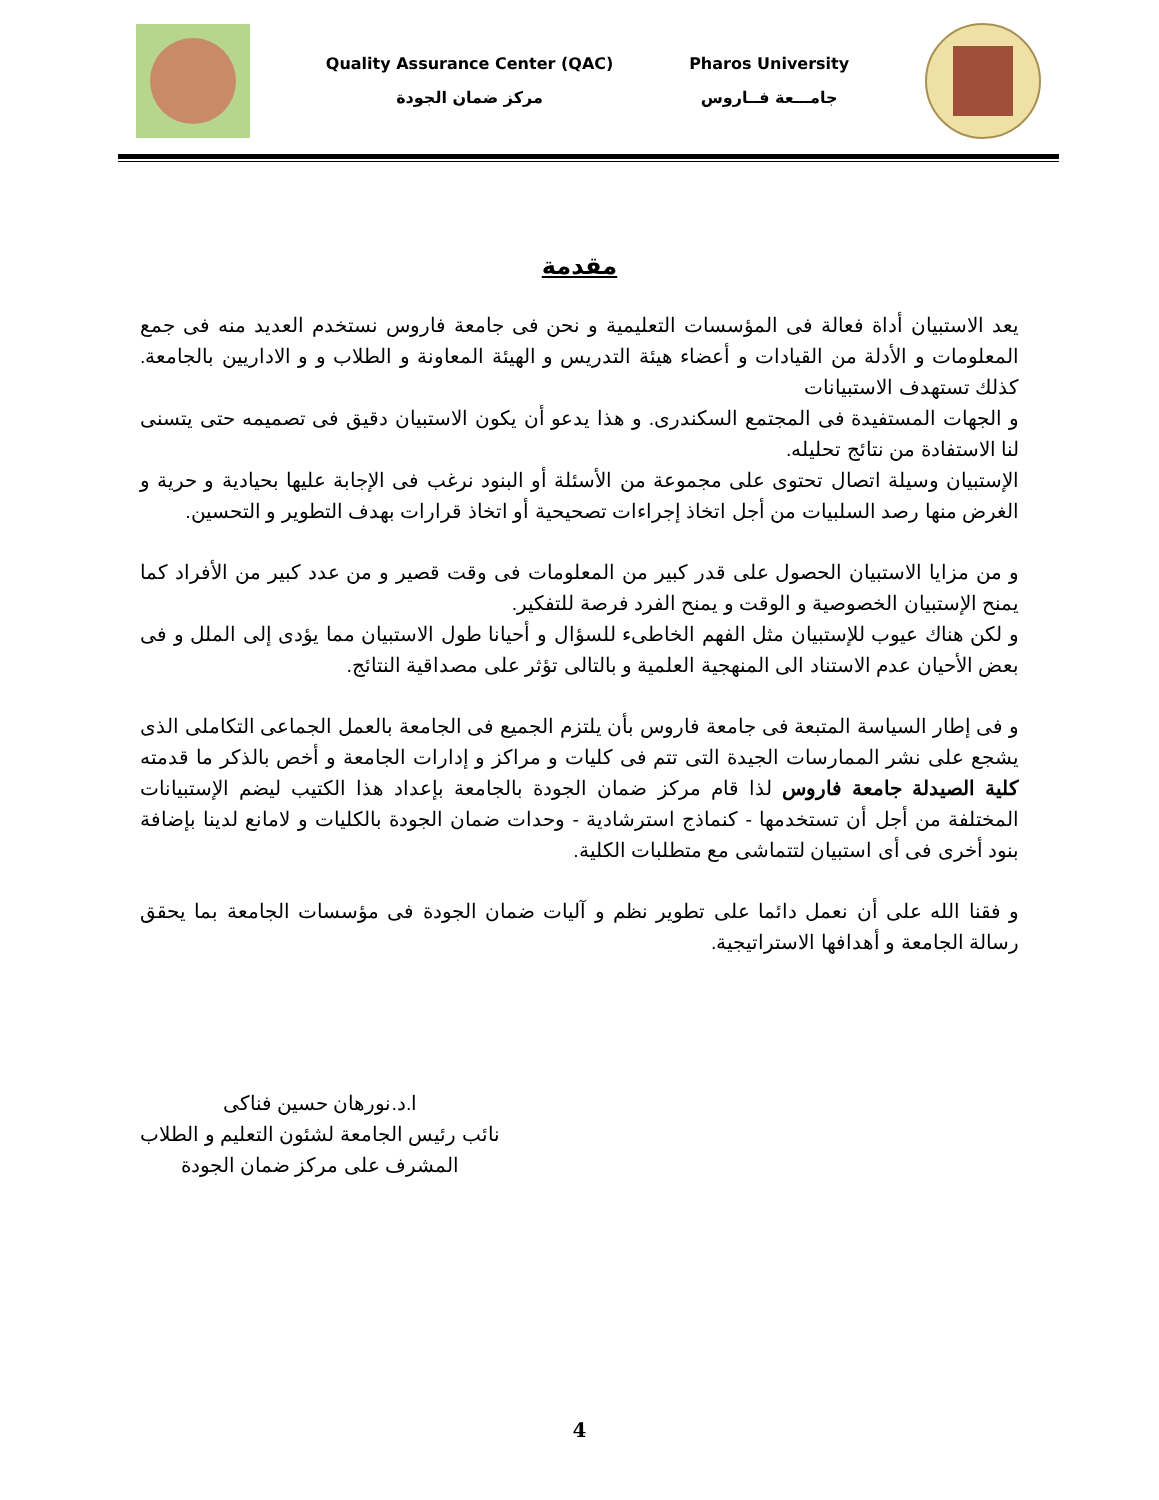Quality Assurance Center (QAC)
مركز ضمان الجودة
Pharos University
جامـــعة فــاروس
مقدمة
يعد الاستبيان أداة فعالة فى المؤسسات التعليمية و نحن فى جامعة فاروس نستخدم العديد منه فى جمع المعلومات و الأدلة من القيادات و أعضاء هيئة التدريس و الهيئة المعاونة و الطلاب و و الاداريين بالجامعة. كذلك تستهدف الاستبيانات
و الجهات المستفيدة فى المجتمع السكندرى. و هذا يدعو أن يكون الاستبيان دقيق فى تصميمه حتى يتسنى لنا الاستفادة من نتائج تحليله.
الإستبيان وسيلة اتصال تحتوى على مجموعة من الأسئلة أو البنود نرغب فى الإجابة عليها بحيادية و حرية و الغرض منها رصد السلبيات من أجل اتخاذ إجراءات تصحيحية أو اتخاذ قرارات بهدف التطوير و التحسين.
و من مزايا الاستبيان الحصول على قدر كبير من المعلومات فى وقت قصير و من عدد كبير من الأفراد كما يمنح الإستبيان الخصوصية و الوقت و يمنح الفرد فرصة للتفكير.
و لكن هناك عيوب للإستبيان مثل الفهم الخاطىء للسؤال و أحيانا طول الاستبيان مما يؤدى إلى الملل و فى بعض الأحيان عدم الاستناد الى المنهجية العلمية و بالتالى تؤثر على مصداقية النتائج.
و فى إطار السياسة المتبعة فى جامعة فاروس بأن يلتزم الجميع فى الجامعة بالعمل الجماعى التكاملى الذى يشجع على نشر الممارسات الجيدة التى تتم فى كليات و مراكز و إدارات الجامعة و أخص بالذكر ما قدمته كلية الصيدلة جامعة فاروس لذا قام مركز ضمان الجودة بالجامعة بإعداد هذا الكتيب ليضم الإستبيانات المختلفة من أجل أن تستخدمها - كنماذج استرشادية - وحدات ضمان الجودة بالكليات و لامانع لدينا بإضافة بنود أخرى فى أى استبيان لتتماشى مع متطلبات الكلية.
و فقنا الله على أن نعمل دائما على تطوير نظم و آليات ضمان الجودة فى مؤسسات الجامعة بما يحقق رسالة الجامعة و أهدافها الاستراتيجية.
ا.د.نورهان حسين فناكى
نائب رئيس الجامعة لشئون التعليم و الطلاب
المشرف على مركز ضمان الجودة
4